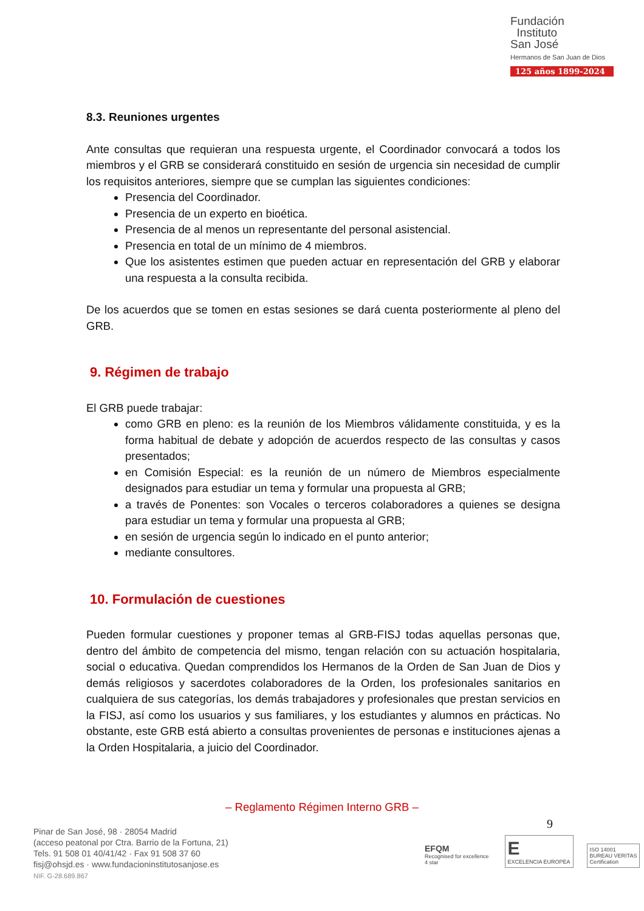Fundación
Instituto
San José
Hermanos de San Juan de Dios
125 años 1899-2024
8.3. Reuniones urgentes
Ante consultas que requieran una respuesta urgente, el Coordinador convocará a todos los miembros y el GRB se considerará constituido en sesión de urgencia sin necesidad de cumplir los requisitos anteriores, siempre que se cumplan las siguientes condiciones:
Presencia del Coordinador.
Presencia de un experto en bioética.
Presencia de al menos un representante del personal asistencial.
Presencia en total de un mínimo de 4 miembros.
Que los asistentes estimen que pueden actuar en representación del GRB y elaborar una respuesta a la consulta recibida.
De los acuerdos que se tomen en estas sesiones se dará cuenta posteriormente al pleno del GRB.
9. Régimen de trabajo
El GRB puede trabajar:
como GRB en pleno: es la reunión de los Miembros válidamente constituida, y es la forma habitual de debate y adopción de acuerdos respecto de las consultas y casos presentados;
en Comisión Especial: es la reunión de un número de Miembros especialmente designados para estudiar un tema y formular una propuesta al GRB;
a través de Ponentes: son Vocales o terceros colaboradores a quienes se designa para estudiar un tema y formular una propuesta al GRB;
en sesión de urgencia según lo indicado en el punto anterior;
mediante consultores.
10. Formulación de cuestiones
Pueden formular cuestiones y proponer temas al GRB-FISJ todas aquellas personas que, dentro del ámbito de competencia del mismo, tengan relación con su actuación hospitalaria, social o educativa. Quedan comprendidos los Hermanos de la Orden de San Juan de Dios y demás religiosos y sacerdotes colaboradores de la Orden, los profesionales sanitarios en cualquiera de sus categorías, los demás trabajadores y profesionales que prestan servicios en la FISJ, así como los usuarios y sus familiares, y los estudiantes y alumnos en prácticas. No obstante, este GRB está abierto a consultas provenientes de personas e instituciones ajenas a la Orden Hospitalaria, a juicio del Coordinador.
– Reglamento Régimen Interno GRB –
9
Pinar de San José, 98 · 28054 Madrid
(acceso peatonal por Ctra. Barrio de la Fortuna, 21)
Tels. 91 508 01 40/41/42 · Fax 91 508 37 60
fisj@ohsjd.es · www.fundacioninstitutosanjose.es
NIF. G-28.689.867
EFQM
Recognised for excellence
4 star
E
EXCELENCIA EUROPEA
ISO 14001
BUREAU VERITAS
Certification